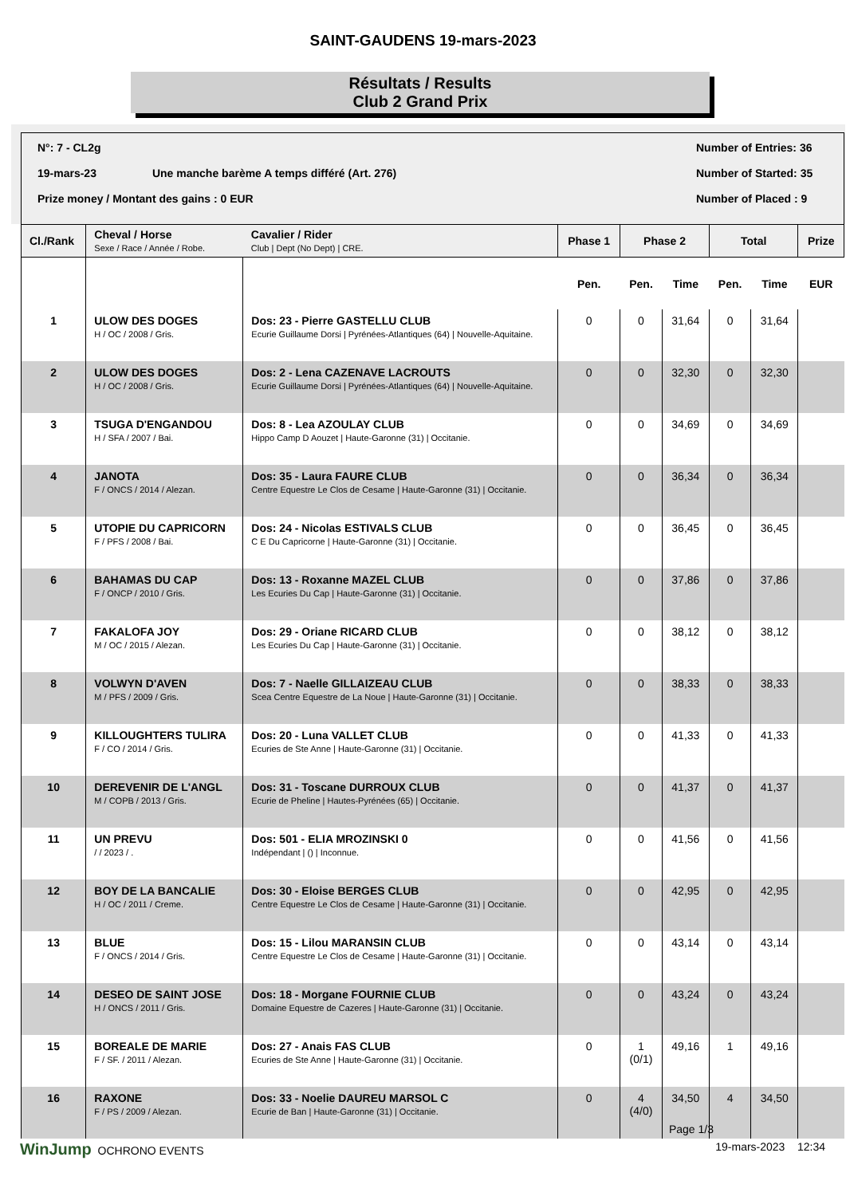SAINT-GAUDENS 19-mars-2023
Résultats / Results
Club 2 Grand Prix
N°: 7 - CL2g Number of Entries: 36
19-mars-23 Une manche barème A temps différé (Art. 276) Number of Started: 35
Prize money / Montant des gains : 0 EUR Number of Placed : 9
| Cl./Rank | Cheval / Horse Sexe / Race / Année / Robe. | Cavalier / Rider Club / Dept (No Dept) / CRE. | Phase 1 | Phase 2 | | Total | | Prize | |
| --- | --- | --- | --- | --- | --- | --- | --- | --- | --- |
| | | | | Pen. | Pen. | Time | Pen. | Time | EUR |
| 1 | ULOW DES DOGES H / OC / 2008 / Gris. | Dos: 23 - Pierre GASTELLU CLUB Ecurie Guillaume Dorsi / Pyrénées-Atlantiques (64) / Nouvelle-Aquitaine. | 0 | 0 | 31,64 | 0 | 31,64 | | |
| 2 | ULOW DES DOGES H / OC / 2008 / Gris. | Dos: 2 - Lena CAZENAVE LACROUTS Ecurie Guillaume Dorsi / Pyrénées-Atlantiques (64) / Nouvelle-Aquitaine. | 0 | 0 | 32,30 | 0 | 32,30 | | |
| 3 | TSUGA D'ENGANDOU H / SFA / 2007 / Bai. | Dos: 8 - Lea AZOULAY CLUB Hippo Camp D Aouzet / Haute-Garonne (31) / Occitanie. | 0 | 0 | 34,69 | 0 | 34,69 | | |
| 4 | JANOTA F / ONCS / 2014 / Alezan. | Dos: 35 - Laura FAURE CLUB Centre Equestre Le Clos de Cesame / Haute-Garonne (31) / Occitanie. | 0 | 0 | 36,34 | 0 | 36,34 | | |
| 5 | UTOPIE DU CAPRICORN F / PFS / 2008 / Bai. | Dos: 24 - Nicolas ESTIVALS CLUB C E Du Capricorne / Haute-Garonne (31) / Occitanie. | 0 | 0 | 36,45 | 0 | 36,45 | | |
| 6 | BAHAMAS DU CAP F / ONCP / 2010 / Gris. | Dos: 13 - Roxanne MAZEL CLUB Les Ecuries Du Cap / Haute-Garonne (31) / Occitanie. | 0 | 0 | 37,86 | 0 | 37,86 | | |
| 7 | FAKALOFA JOY M / OC / 2015 / Alezan. | Dos: 29 - Oriane RICARD CLUB Les Ecuries Du Cap / Haute-Garonne (31) / Occitanie. | 0 | 0 | 38,12 | 0 | 38,12 | | |
| 8 | VOLWYN D'AVEN M / PFS / 2009 / Gris. | Dos: 7 - Naelle GILLAIZEAU CLUB Scea Centre Equestre de La Noue / Haute-Garonne (31) / Occitanie. | 0 | 0 | 38,33 | 0 | 38,33 | | |
| 9 | KILLOUGHTERS TULIRA F / CO / 2014 / Gris. | Dos: 20 - Luna VALLET CLUB Ecuries de Ste Anne / Haute-Garonne (31) / Occitanie. | 0 | 0 | 41,33 | 0 | 41,33 | | |
| 10 | DEREVENIR DE L'ANGL M / COPB / 2013 / Gris. | Dos: 31 - Toscane DURROUX CLUB Ecurie de Pheline / Hautes-Pyrénées (65) / Occitanie. | 0 | 0 | 41,37 | 0 | 41,37 | | |
| 11 | UN PREVU / / 2023 / . | Dos: 501 - ELIA MROZINSKI 0 Indépendant / () / Inconnue. | 0 | 0 | 41,56 | 0 | 41,56 | | |
| 12 | BOY DE LA BANCALIE H / OC / 2011 / Creme. | Dos: 30 - Eloise BERGES CLUB Centre Equestre Le Clos de Cesame / Haute-Garonne (31) / Occitanie. | 0 | 0 | 42,95 | 0 | 42,95 | | |
| 13 | BLUE F / ONCS / 2014 / Gris. | Dos: 15 - Lilou MARANSIN CLUB Centre Equestre Le Clos de Cesame / Haute-Garonne (31) / Occitanie. | 0 | 0 | 43,14 | 0 | 43,14 | | |
| 14 | DESEO DE SAINT JOSE H / ONCS / 2011 / Gris. | Dos: 18 - Morgane FOURNIE CLUB Domaine Equestre de Cazeres / Haute-Garonne (31) / Occitanie. | 0 | 0 | 43,24 | 0 | 43,24 | | |
| 15 | BOREALE DE MARIE F / SF. / 2011 / Alezan. | Dos: 27 - Anais FAS CLUB Ecuries de Ste Anne / Haute-Garonne (31) / Occitanie. | 0 | 1 (0/1) | 49,16 | 1 | 49,16 | | |
| 16 | RAXONE F / PS / 2009 / Alezan. | Dos: 33 - Noelie DAUREU MARSOL C Ecurie de Ban / Haute-Garonne (31) / Occitanie. | 0 | 4 (4/0) | 34,50 | 4 | 34,50 | | |
Page 1/3
WinJump OCHRONO EVENTS 19-mars-2023 12:34